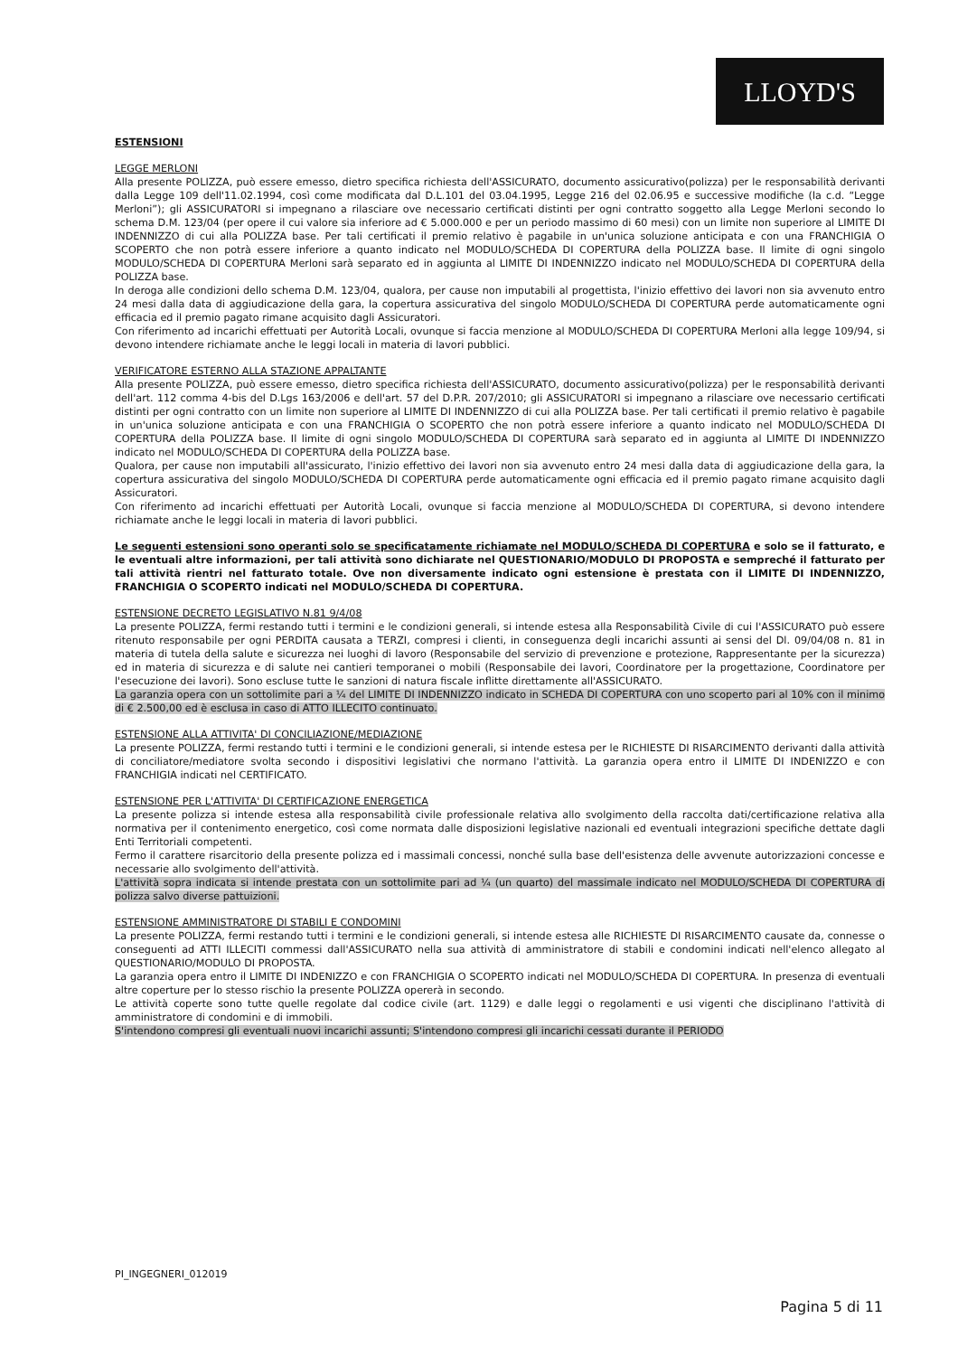LLOYD'S
ESTENSIONI
LEGGE MERLONI
Alla presente POLIZZA, può essere emesso, dietro specifica richiesta dell'ASSICURATO, documento assicurativo(polizza) per le responsabilità derivanti dalla Legge 109 dell'11.02.1994, così come modificata dal D.L.101 del 03.04.1995, Legge 216 del 02.06.95 e successive modifiche (la c.d. “Legge Merloni”); gli ASSICURATORI si impegnano a rilasciare ove necessario certificati distinti per ogni contratto soggetto alla Legge Merloni secondo lo schema D.M. 123/04 (per opere il cui valore sia inferiore ad € 5.000.000 e per un periodo massimo di 60 mesi) con un limite non superiore al LIMITE DI INDENNIZZO di cui alla POLIZZA base. Per tali certificati il premio relativo è pagabile in un'unica soluzione anticipata e con una FRANCHIGIA O SCOPERTO che non potrà essere inferiore a quanto indicato nel MODULO/SCHEDA DI COPERTURA della POLIZZA base. Il limite di ogni singolo MODULO/SCHEDA DI COPERTURA Merloni sarà separato ed in aggiunta al LIMITE DI INDENNIZZO indicato nel MODULO/SCHEDA DI COPERTURA della POLIZZA base.
In deroga alle condizioni dello schema D.M. 123/04, qualora, per cause non imputabili al progettista, l'inizio effettivo dei lavori non sia avvenuto entro 24 mesi dalla data di aggiudicazione della gara, la copertura assicurativa del singolo MODULO/SCHEDA DI COPERTURA perde automaticamente ogni efficacia ed il premio pagato rimane acquisito dagli Assicuratori.
Con riferimento ad incarichi effettuati per Autorità Locali, ovunque si faccia menzione al MODULO/SCHEDA DI COPERTURA Merloni alla legge 109/94, si devono intendere richiamate anche le leggi locali in materia di lavori pubblici.
VERIFICATORE ESTERNO ALLA STAZIONE APPALTANTE
Alla presente POLIZZA, può essere emesso, dietro specifica richiesta dell'ASSICURATO, documento assicurativo(polizza) per le responsabilità derivanti dell'art. 112 comma 4-bis del D.Lgs 163/2006 e dell'art. 57 del D.P.R. 207/2010; gli ASSICURATORI si impegnano a rilasciare ove necessario certificati distinti per ogni contratto con un limite non superiore al LIMITE DI INDENNIZZO di cui alla POLIZZA base. Per tali certificati il premio relativo è pagabile in un'unica soluzione anticipata e con una FRANCHIGIA O SCOPERTO che non potrà essere inferiore a quanto indicato nel MODULO/SCHEDA DI COPERTURA della POLIZZA base. Il limite di ogni singolo MODULO/SCHEDA DI COPERTURA sarà separato ed in aggiunta al LIMITE DI INDENNIZZO indicato nel MODULO/SCHEDA DI COPERTURA della POLIZZA base.
Qualora, per cause non imputabili all'assicurato, l'inizio effettivo dei lavori non sia avvenuto entro 24 mesi dalla data di aggiudicazione della gara, la copertura assicurativa del singolo MODULO/SCHEDA DI COPERTURA perde automaticamente ogni efficacia ed il premio pagato rimane acquisito dagli Assicuratori.
Con riferimento ad incarichi effettuati per Autorità Locali, ovunque si faccia menzione al MODULO/SCHEDA DI COPERTURA, si devono intendere richiamate anche le leggi locali in materia di lavori pubblici.
Le seguenti estensioni sono operanti solo se specificatamente richiamate nel MODULO/SCHEDA DI COPERTURA e solo se il fatturato, e le eventuali altre informazioni, per tali attività sono dichiarate nel QUESTIONARIO/MODULO DI PROPOSTA e sempreché il fatturato per tali attività rientri nel fatturato totale. Ove non diversamente indicato ogni estensione è prestata con il LIMITE DI INDENNIZZO, FRANCHIGIA O SCOPERTO indicati nel MODULO/SCHEDA DI COPERTURA.
ESTENSIONE DECRETO LEGISLATIVO N.81 9/4/08
La presente POLIZZA, fermi restando tutti i termini e le condizioni generali, si intende estesa alla Responsabilità Civile di cui l'ASSICURATO può essere ritenuto responsabile per ogni PERDITA causata a TERZI, compresi i clienti, in conseguenza degli incarichi assunti ai sensi del Dl. 09/04/08 n. 81 in materia di tutela della salute e sicurezza nei luoghi di lavoro (Responsabile del servizio di prevenzione e protezione, Rappresentante per la sicurezza) ed in materia di sicurezza e di salute nei cantieri temporanei o mobili (Responsabile dei lavori, Coordinatore per la progettazione, Coordinatore per l'esecuzione dei lavori). Sono escluse tutte le sanzioni di natura fiscale inflitte direttamente all'ASSICURATO.
La garanzia opera con un sottolimite pari a ¼ del LIMITE DI INDENNIZZO indicato in SCHEDA DI COPERTURA con uno scoperto pari al 10% con il minimo di € 2.500,00 ed è esclusa in caso di ATTO ILLECITO continuato.
ESTENSIONE ALLA ATTIVITA' DI CONCILIAZIONE/MEDIAZIONE
La presente POLIZZA, fermi restando tutti i termini e le condizioni generali, si intende estesa per le RICHIESTE DI RISARCIMENTO derivanti dalla attività di conciliatore/mediatore svolta secondo i dispositivi legislativi che normano l'attività. La garanzia opera entro il LIMITE DI INDENIZZO e con FRANCHIGIA indicati nel CERTIFICATO.
ESTENSIONE PER L'ATTIVITA' DI CERTIFICAZIONE ENERGETICA
La presente polizza si intende estesa alla responsabilità civile professionale relativa allo svolgimento della raccolta dati/certificazione relativa alla normativa per il contenimento energetico, così come normata dalle disposizioni legislative nazionali ed eventuali integrazioni specifiche dettate dagli Enti Territoriali competenti.
Fermo il carattere risarcitorio della presente polizza ed i massimali concessi, nonché sulla base dell'esistenza delle avvenute autorizzazioni concesse e necessarie allo svolgimento dell'attività.
L'attività sopra indicata si intende prestata con un sottolimite pari ad ¼ (un quarto) del massimale indicato nel MODULO/SCHEDA DI COPERTURA di polizza salvo diverse pattuizioni.
ESTENSIONE AMMINISTRATORE DI STABILI E CONDOMINI
La presente POLIZZA, fermi restando tutti i termini e le condizioni generali, si intende estesa alle RICHIESTE DI RISARCIMENTO causate da, connesse o conseguenti ad ATTI ILLECITI commessi dall'ASSICURATO nella sua attività di amministratore di stabili e condomini indicati nell'elenco allegato al QUESTIONARIO/MODULO DI PROPOSTA.
La garanzia opera entro il LIMITE DI INDENIZZO e con FRANCHIGIA O SCOPERTO indicati nel MODULO/SCHEDA DI COPERTURA. In presenza di eventuali altre coperture per lo stesso rischio la presente POLIZZA opererà in secondo.
Le attività coperte sono tutte quelle regolate dal codice civile (art. 1129) e dalle leggi o regolamenti e usi vigenti che disciplinano l'attività di amministratore di condomini e di immobili.
S'intendono compresi gli eventuali nuovi incarichi assunti; S'intendono compresi gli incarichi cessati durante il PERIODO
PI_INGEGNERI_012019
Pagina 5 di 11